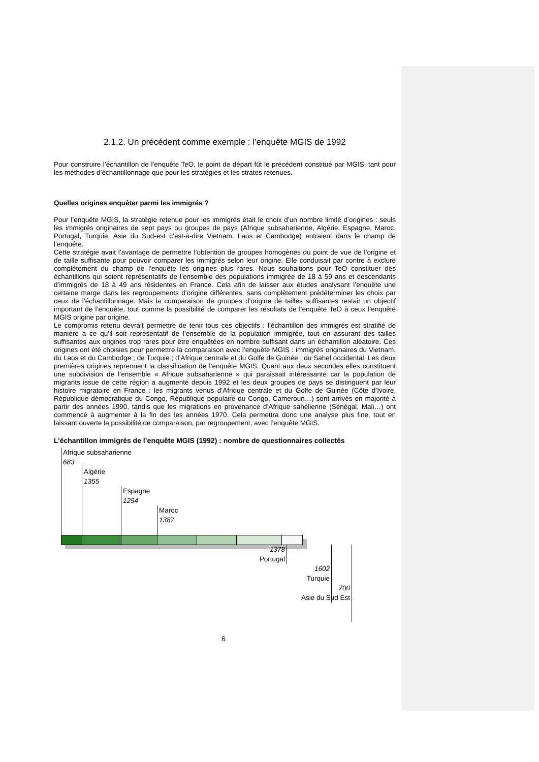2.1.2. Un précédent comme exemple : l’enquête MGIS de 1992
Pour construire l’échantillon de l’enquête TeO, le point de départ fût le précédent constitué par MGIS, tant pour les méthodes d’échantillonnage que pour les stratégies et les strates retenues.
Quelles origines enquêter parmi les immigrés ?
Pour l’enquête MGIS, la stratégie retenue pour les immigrés était le choix d’un nombre limité d’origines : seuls les immigrés originaires de sept pays ou groupes de pays (Afrique subsaharienne, Algérie, Espagne, Maroc, Portugal, Turquie, Asie du Sud-est c’est-à-dire Vietnam, Laos et Cambodge) entraient dans le champ de l’enquête.
Cette stratégie avait l’avantage de permettre l’obtention de groupes homogènes du point de vue de l’origine et de taille suffisante pour pouvoir comparer les immigrés selon leur origine. Elle conduisait par contre à exclure complètement du champ de l’enquête les origines plus rares. Nous souhaitions pour TeO constituer des échantillons qui soient représentatifs de l’ensemble des populations immigrée de 18 à 59 ans et descendants d’immigrés de 18 à 49 ans résidentes en France. Cela afin de laisser aux études analysant l’enquête une certaine marge dans les regroupements d’origine différentes, sans complètement prédéterminer les choix par ceux de l’échantillonnage. Mais la comparaison de groupes d’origine de tailles suffisantes restait un objectif important de l’enquête, tout comme la possibilité de comparer les résultats de l’enquête TeO à ceux l’enquête MGIS origine par origine.
Le compromis retenu devrait permettre de tenir tous ces objectifs : l’échantillon des immigrés est stratifié de manière à ce qu’il soit représentatif de l’ensemble de la population immigrée, tout en assurant des tailles suffisantes aux origines trop rares pour être enquêtées en nombre suffisant dans un échantillon aléatoire. Ces origines ont été choisies pour permettre la comparaison avec l’enquête MGIS : immigrés originaires du Vietnam, du Laos et du Cambodge ; de Turquie ; d’Afrique centrale et du Golfe de Guinée ; du Sahel occidental. Les deux premières origines reprennent la classification de l’enquête MGIS. Quant aux deux secondes elles constituent une subdivision de l’ensemble « Afrique subsaharienne » qui paraissait intéressante car la population de migrants issue de cette région a augmenté depuis 1992 et les deux groupes de pays se distinguent par leur histoire migratoire en France : les migrants venus d’Afrique centrale et du Golfe de Guinée (Côte d’Ivoire, République démocratique du Congo, République populaire du Congo, Cameroun…) sont arrivés en majorité à partir des années 1990, tandis que les migrations en provenance d’Afrique sahélienne (Sénégal, Mali…) ont commencé à augmenter à la fin des les années 1970. Cela permettra donc une analyse plus fine, tout en laissant ouverte la possibilité de comparaison, par regroupement, avec l’enquête MGIS.
L’échantillon immigrés de l’enquête MGIS (1992) : nombre de questionnaires collectés
Afrique subsaharienne
683
Algérie
1355
Espagne
1254
Maroc
1387
1378
Portugal
1602
Turquie
700
Asie du Sud Est
6